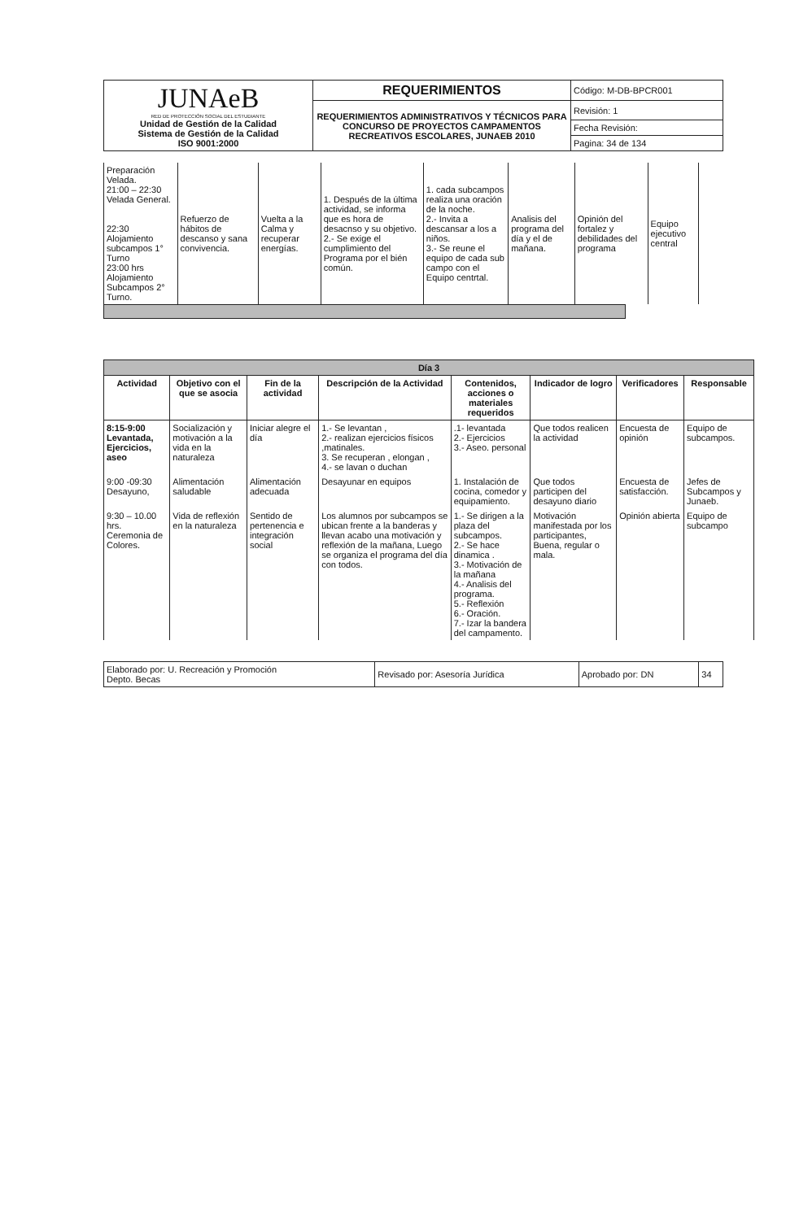| JUNAeB RED DE PROTECCIÓN SOCIAL DEL ESTUDIANTE Unidad de Gestión de la Calidad Sistema de Gestión de la Calidad ISO 9001:2000 | REQUERIMIENTOS | Código: M-DB-BPCR001 |
| | REQUERIMIENTOS ADMINISTRATIVOS Y TÉCNICOS PARA CONCURSO DE PROYECTOS CAMPAMENTOS RECREATIVOS ESCOLARES, JUNAEB 2010 | Revisión: 1 |
| | | Fecha Revisión: |
| | | Pagina: 34 de 134 |
| Preparación Velada. 21:00 – 22:30 Velada General. 22:30 Alojamiento subcampos 1° Turno 23:00 hrs Alojamiento Subcampos 2° Turno. | Refuerzo de hábitos de descanso y sana convivencia. | Vuelta a la Calma y recuperar energías. | 1. Después de la última actividad, se informa que es hora de desacnso y su objetivo. 2.- Se exige el cumplimiento del Programa por el bién común. | 1. cada subcampos realiza una oración de la noche. 2.- Invita a descansar a los a niños. 3.- Se reune el equipo de cada sub campo con el Equipo centrtal. | Analisis del programa del día y el de mañana. | Opinión del fortalez y debilidades del programa | Equipo ejecutivo central |
| Día 3 | | | | | | | |
| --- | --- | --- | --- | --- | --- | --- | --- |
| Actividad | Objetivo con el que se asocia | Fin de la actividad | Descripción de la Actividad | Contenidos, acciones o materiales requeridos | Indicador de logro | Verificadores | Responsable |
| 8:15-9:00 Levantada, Ejercicios, aseo | Socialización y motivación a la vida en la naturaleza | Iniciar alegre el día | 1.- Se levantan , 2.- realizan ejercicios físicos ,matinales. 3. Se recuperan , elongan , 4.- se lavan o duchan | .1- levantada 2.- Ejercicios 3.- Aseo. personal | Que todos realicen la actividad | Encuesta de opinión | Equipo de subcampos. |
| 9:00 -09:30 Desayuno, | Alimentación saludable | Alimentación adecuada | Desayunar en equipos | 1. Instalación de cocina, comedor y equipamiento. | Que todos participen del desayuno diario | Encuesta de satisfacción. | Jefes de Subcampos y Junaeb. |
| 9:30 – 10.00 hrs. Ceremonia de Colores. | Vida de reflexión en la naturaleza | Sentido de pertenencia e integración social | Los alumnos por subcampos se ubican frente a la banderas y llevan acabo una motivación y reflexión de la mañana, Luego se organiza el programa del día con todos. | 1.- Se dirigen a la plaza del subcampos. 2.- Se hace dinamica . 3.- Motivación de la mañana 4.- Analisis del programa. 5.- Reflexión 6.- Oración. 7.- Izar la bandera del campamento. | Motivación manifestada por los participantes, Buena, regular o mala. | Opinión abierta | Equipo de subcampo |
| Elaborado por: U. Recreación y Promoción Depto. Becas | Revisado por: Asesoría Jurídica | Aprobado por: DN | 34 |